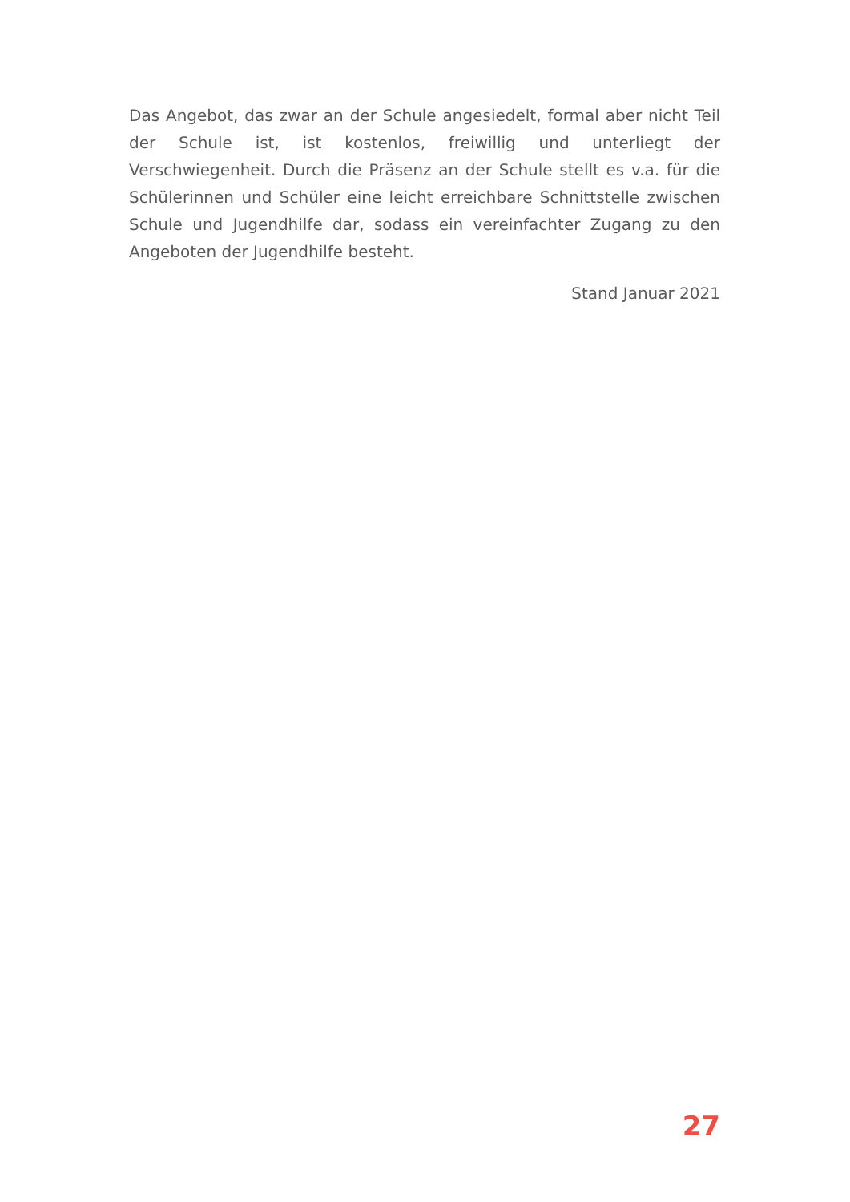Das Angebot, das zwar an der Schule angesiedelt, formal aber nicht Teil der Schule ist, ist kostenlos, freiwillig und unterliegt der Verschwiegenheit. Durch die Präsenz an der Schule stellt es v.a. für die Schülerinnen und Schüler eine leicht erreichbare Schnittstelle zwischen Schule und Jugendhilfe dar, sodass ein vereinfachter Zugang zu den Angeboten der Jugendhilfe besteht.
Stand Januar 2021
27